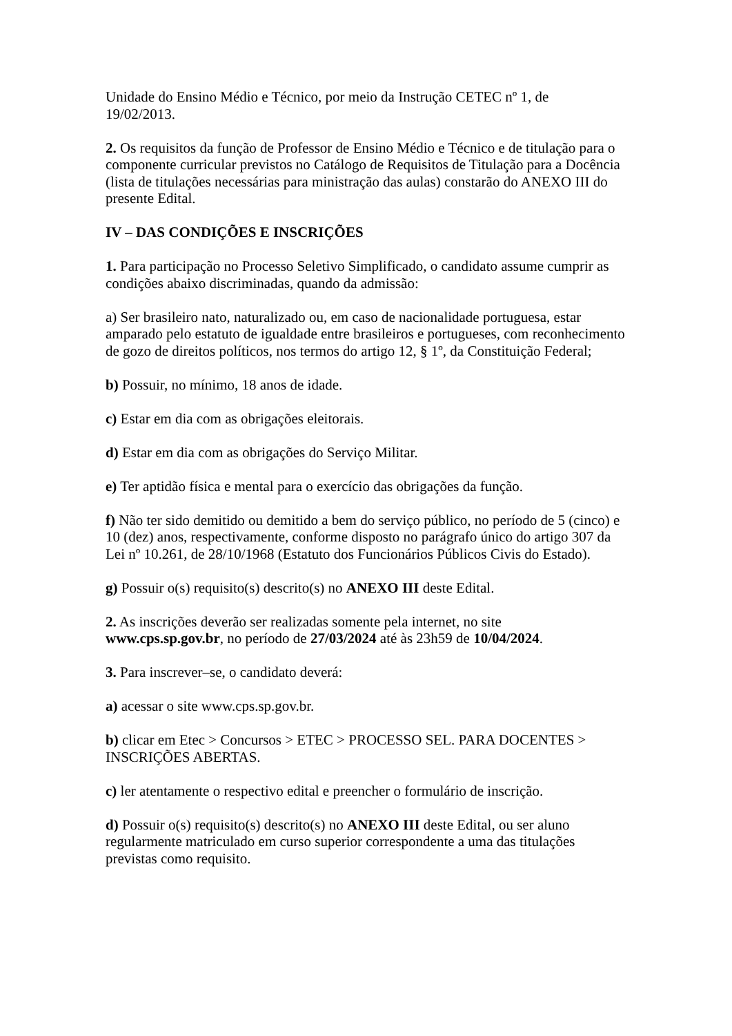Unidade do Ensino Médio e Técnico, por meio da Instrução CETEC nº 1, de
19/02/2013.
2. Os requisitos da função de Professor de Ensino Médio e Técnico e de titulação para o componente curricular previstos no Catálogo de Requisitos de Titulação para a Docência (lista de titulações necessárias para ministração das aulas) constarão do ANEXO III do presente Edital.
IV – DAS CONDIÇÕES E INSCRIÇÕES
1. Para participação no Processo Seletivo Simplificado, o candidato assume cumprir as condições abaixo discriminadas, quando da admissão:
a) Ser brasileiro nato, naturalizado ou, em caso de nacionalidade portuguesa, estar amparado pelo estatuto de igualdade entre brasileiros e portugueses, com reconhecimento de gozo de direitos políticos, nos termos do artigo 12, § 1º, da Constituição Federal;
b) Possuir, no mínimo, 18 anos de idade.
c) Estar em dia com as obrigações eleitorais.
d) Estar em dia com as obrigações do Serviço Militar.
e) Ter aptidão física e mental para o exercício das obrigações da função.
f) Não ter sido demitido ou demitido a bem do serviço público, no período de 5 (cinco) e 10 (dez) anos, respectivamente, conforme disposto no parágrafo único do artigo 307 da Lei nº 10.261, de 28/10/1968 (Estatuto dos Funcionários Públicos Civis do Estado).
g) Possuir o(s) requisito(s) descrito(s) no ANEXO III deste Edital.
2. As inscrições deverão ser realizadas somente pela internet, no site
www.cps.sp.gov.br, no período de 27/03/2024 até às 23h59 de 10/04/2024.
3. Para inscrever–se, o candidato deverá:
a) acessar o site www.cps.sp.gov.br.
b) clicar em Etec > Concursos > ETEC > PROCESSO SEL. PARA DOCENTES > INSCRIÇÕES ABERTAS.
c) ler atentamente o respectivo edital e preencher o formulário de inscrição.
d) Possuir o(s) requisito(s) descrito(s) no ANEXO III deste Edital, ou ser aluno regularmente matriculado em curso superior correspondente a uma das titulações previstas como requisito.